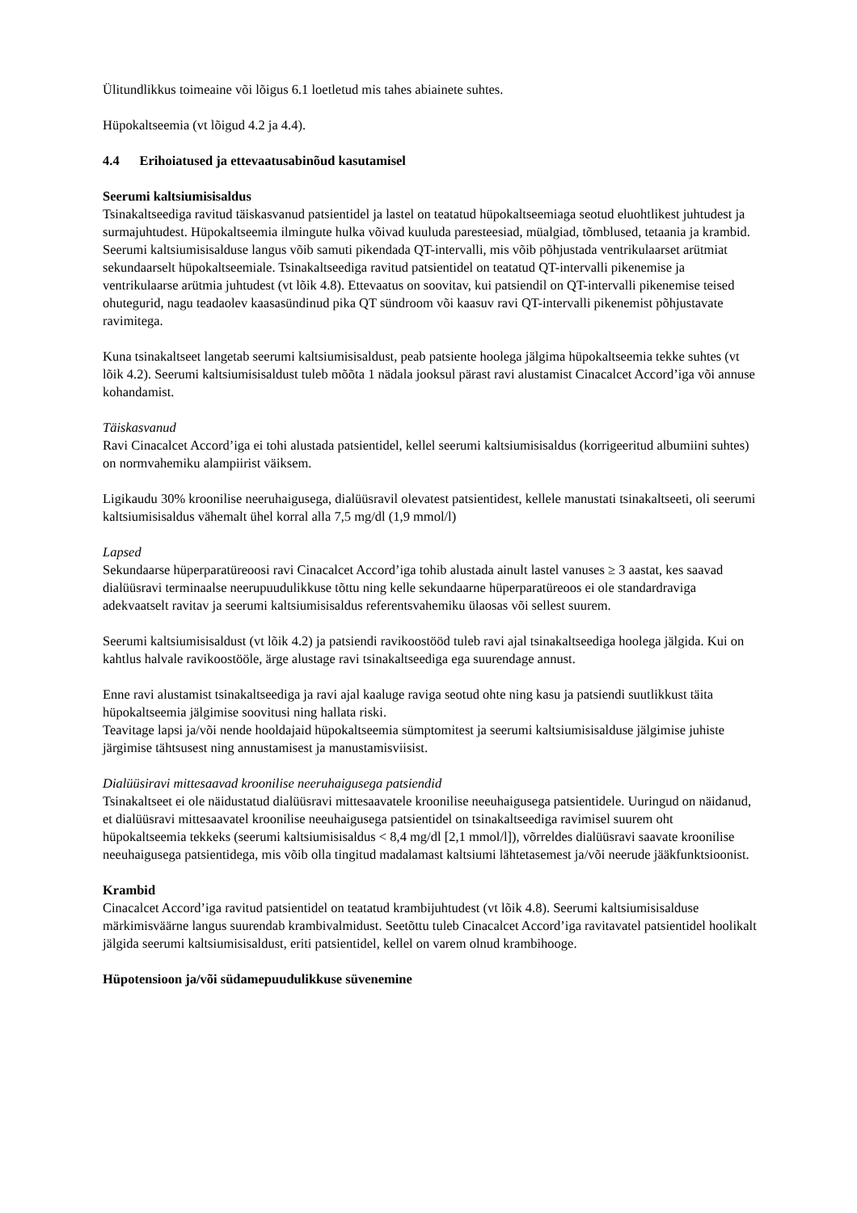Ülitundlikkus toimeaine või lõigus 6.1 loetletud mis tahes abiainete suhtes.
Hüpokaltseemia (vt lõigud 4.2 ja 4.4).
4.4 Erihoiatused ja ettevaatusabinõud kasutamisel
Seerumi kaltsiumisisaldus
Tsinakaltseediga ravitud täiskasvanud patsientidel ja lastel on teatatud hüpokaltseemiaga seotud eluohtlikest juhtudest ja surmajuhtudest. Hüpokaltseemia ilmingute hulka võivad kuuluda paresteesiad, müalgiad, tõmblused, tetaania ja krambid. Seerumi kaltsiumisisalduse langus võib samuti pikendada QT-intervalli, mis võib põhjustada ventrikulaarset arütmiat sekundaarselt hüpokaltseemiale. Tsinakaltseediga ravitud patsientidel on teatatud QT-intervalli pikenemise ja ventrikulaarse arütmia juhtudest (vt lõik 4.8). Ettevaatus on soovitav, kui patsiendil on QT-intervalli pikenemise teised ohutegurid, nagu teadaolev kaasasündinud pika QT sündroom või kaasuv ravi QT-intervalli pikenemist põhjustavate ravimitega.
Kuna tsinakaltseet langetab seerumi kaltsiumisisaldust, peab patsiente hoolega jälgima hüpokaltseemia tekke suhtes (vt lõik 4.2). Seerumi kaltsiumisisaldust tuleb mõõta 1 nädala jooksul pärast ravi alustamist Cinacalcet Accord’iga või annuse kohandamist.
Täiskasvanud
Ravi Cinacalcet Accord’iga ei tohi alustada patsientidel, kellel seerumi kaltsiumisisaldus (korrigeeritud albumiini suhtes) on normvahemiku alampiirist väiksem.
Ligikaudu 30% kroonilise neeruhaigusega, dialüüsravil olevatest patsientidest, kellele manustati tsinakaltseeti, oli seerumi kaltsiumisisaldus vähemalt ühel korral alla 7,5 mg/dl (1,9 mmol/l)
Lapsed
Sekundaarse hüperparatüreoosi ravi Cinacalcet Accord’iga tohib alustada ainult lastel vanuses ≥ 3 aastat, kes saavad dialüüsravi terminaalse neerupuudulikkuse tõttu ning kelle sekundaarne hüperparatüreoos ei ole standardraviga adekvaatselt ravitav ja seerumi kaltsiumisisaldus referentsvahemiku ülaosas või sellest suurem.
Seerumi kaltsiumisisaldust (vt lõik 4.2) ja patsiendi ravikoostööd tuleb ravi ajal tsinakaltseediga hoolega jälgida. Kui on kahtlus halvale ravikoostööle, ärge alustage ravi tsinakaltseediga ega suurendage annust.
Enne ravi alustamist tsinakaltseediga ja ravi ajal kaaluge raviga seotud ohte ning kasu ja patsiendi suutlikkust täita hüpokaltseemia jälgimise soovitusi ning hallata riski.
Teavitage lapsi ja/või nende hooldajaid hüpokaltseemia sümptomitest ja seerumi kaltsiumisisalduse jälgimise juhiste järgimise tähtsusest ning annustamisest ja manustamisviisist.
Dialüüsiravi mittesaavad kroonilise neeruhaigusega patsiendid
Tsinakaltseet ei ole näidustatud dialüüsravi mittesaavatele kroonilise neeuhaigusega patsientidele. Uuringud on näidanud, et dialüüsravi mittesaavatel kroonilise neeuhaigusega patsientidel on tsinakaltseediga ravimisel suurem oht hüpokaltseemia tekkeks (seerumi kaltsiumisisaldus < 8,4 mg/dl [2,1 mmol/l]), võrreldes dialüüsravi saavate kroonilise neeuhaigusega patsientidega, mis võib olla tingitud madalamast kaltsiumi lähtetasemest ja/või neerude jääkfunktsioonist.
Krambid
Cinacalcet Accord’iga ravitud patsientidel on teatatud krambijuhtudest (vt lõik 4.8). Seerumi kaltsiumisisalduse märkimisväärne langus suurendab krambivalmidust. Seetõttu tuleb Cinacalcet Accord’iga ravitavatel patsientidel hoolikalt jälgida seerumi kaltsiumisisaldust, eriti patsientidel, kellel on varem olnud krambihooge.
Hüpotensioon ja/või südamepuudulikkuse süvenemine